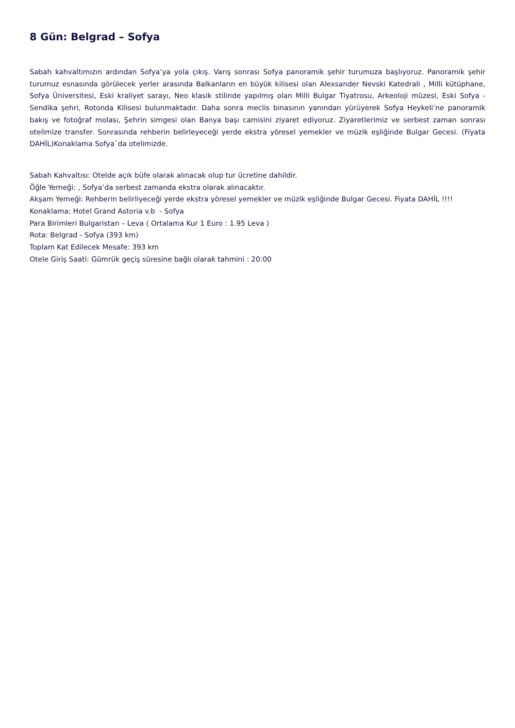8 Gün: Belgrad – Sofya
Sabah kahvaltımızın ardından Sofya’ya yola çıkış. Varış sonrası Sofya panoramik şehir turumuza başlıyoruz. Panoramik şehir turumuz esnasında görülecek yerler arasında Balkanların en büyük kilisesi olan Alexsander Nevski Katedrali , Milli kütüphane, Sofya Üniversitesi, Eski kraliyet sarayı, Neo klasik stilinde yapılmış olan Milli Bulgar Tiyatrosu, Arkeoloji müzesi, Eski Sofya - Sendika şehri, Rotonda Kilisesi bulunmaktadır. Daha sonra meclis binasının yanından yürüyerek Sofya Heykeli’ne panoramik bakış ve fotoğraf molası, Şehrin simgesi olan Banya başı camisini ziyaret ediyoruz. Ziyaretlerimiz ve serbest zaman sonrası otelimize transfer. Sonrasında rehberin belirleyeceği yerde ekstra yöresel yemekler ve müzik eşliğinde Bulgar Gecesi. (Fiyata DAHİL)Konaklama Sofya`da otelimizde.
Sabah Kahvaltısı: Otelde açık büfe olarak alınacak olup tur ücretine dahildir.
Öğle Yemeği: , Sofya’da serbest zamanda ekstra olarak alınacaktır.
Akşam Yemeği: Rehberin belirliyeceği yerde ekstra yöresel yemekler ve müzik eşliğinde Bulgar Gecesi. Fiyata DAHİL !!!!
Konaklama: Hotel Grand Astoria v.b - Sofya
Para Birimleri Bulgaristan – Leva ( Ortalama Kur 1 Euro : 1.95 Leva )
Rota: Belgrad - Sofya (393 km)
Toplam Kat Edilecek Mesafe: 393 km
Otele Giriş Saati: Gümrük geçiş süresine bağlı olarak tahmini : 20:00